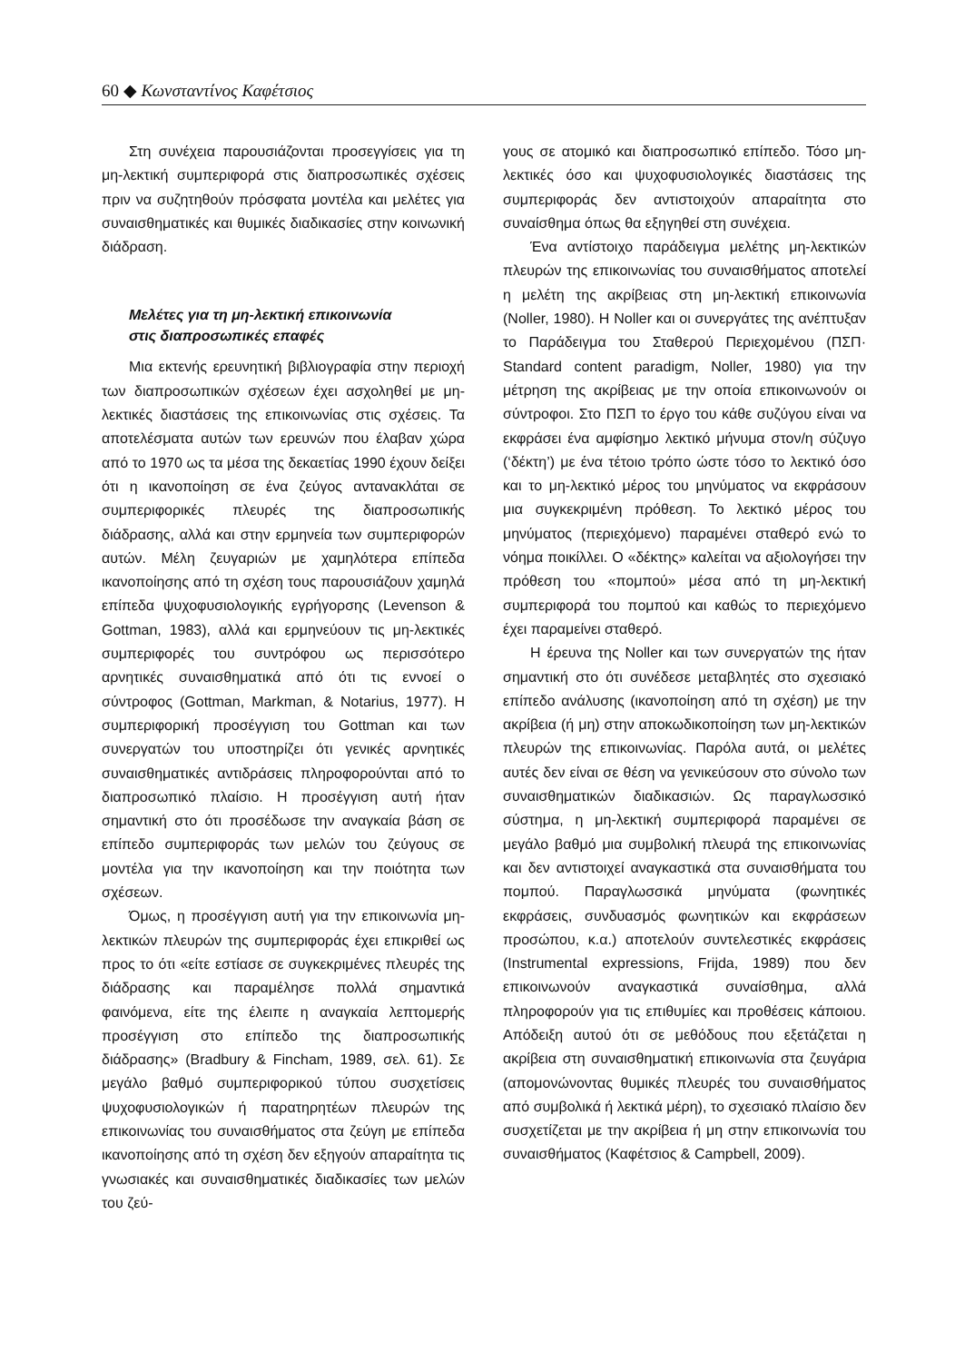60 ◆ Κωνσταντίνος Καφέτσιος
Στη συνέχεια παρουσιάζονται προσεγγίσεις για τη μη-λεκτική συμπεριφορά στις διαπροσωπικές σχέσεις πριν να συζητηθούν πρόσφατα μοντέλα και μελέτες για συναισθηματικές και θυμικές διαδικασίες στην κοινωνική διάδραση.
Μελέτες για τη μη-λεκτική επικοινωνία
στις διαπροσωπικές επαφές
Μια εκτενής ερευνητική βιβλιογραφία στην περιοχή των διαπροσωπικών σχέσεων έχει ασχοληθεί με μη-λεκτικές διαστάσεις της επικοινωνίας στις σχέσεις. Τα αποτελέσματα αυτών των ερευνών που έλαβαν χώρα από το 1970 ως τα μέσα της δεκαετίας 1990 έχουν δείξει ότι η ικανοποίηση σε ένα ζεύγος αντανακλάται σε συμπεριφορικές πλευρές της διαπροσωπικής διάδρασης, αλλά και στην ερμηνεία των συμπεριφορών αυτών. Μέλη ζευγαριών με χαμηλότερα επίπεδα ικανοποίησης από τη σχέση τους παρουσιάζουν χαμηλά επίπεδα ψυχοφυσιολογικής εγρήγορσης (Levenson & Gottman, 1983), αλλά και ερμηνεύουν τις μη-λεκτικές συμπεριφορές του συντρόφου ως περισσότερο αρνητικές συναισθηματικά από ότι τις εννοεί ο σύντροφος (Gottman, Markman, & Notarius, 1977). Η συμπεριφορική προσέγγιση του Gottman και των συνεργατών του υποστηρίζει ότι γενικές αρνητικές συναισθηματικές αντιδράσεις πληροφορούνται από το διαπροσωπικό πλαίσιο. Η προσέγγιση αυτή ήταν σημαντική στο ότι προσέδωσε την αναγκαία βάση σε επίπεδο συμπεριφοράς των μελών του ζεύγους σε μοντέλα για την ικανοποίηση και την ποιότητα των σχέσεων.
Όμως, η προσέγγιση αυτή για την επικοινωνία μη-λεκτικών πλευρών της συμπεριφοράς έχει επικριθεί ως προς το ότι «είτε εστίασε σε συγκεκριμένες πλευρές της διάδρασης και παραμέλησε πολλά σημαντικά φαινόμενα, είτε της έλειπε η αναγκαία λεπτομερής προσέγγιση στο επίπεδο της διαπροσωπικής διάδρασης» (Bradbury & Fincham, 1989, σελ. 61). Σε μεγάλο βαθμό συμπεριφορικού τύπου συσχετίσεις ψυχοφυσιολογικών ή παρατηρητέων πλευρών της επικοινωνίας του συναισθήματος στα ζεύγη με επίπεδα ικανοποίησης από τη σχέση δεν εξηγούν απαραίτητα τις γνωσιακές και συναισθηματικές διαδικασίες των μελών του ζεύ-
γους σε ατομικό και διαπροσωπικό επίπεδο. Τόσο μη-λεκτικές όσο και ψυχοφυσιολογικές διαστάσεις της συμπεριφοράς δεν αντιστοιχούν απαραίτητα στο συναίσθημα όπως θα εξηγηθεί στη συνέχεια.
Ένα αντίστοιχο παράδειγμα μελέτης μη-λεκτικών πλευρών της επικοινωνίας του συναισθήματος αποτελεί η μελέτη της ακρίβειας στη μη-λεκτική επικοινωνία (Noller, 1980). Η Noller και οι συνεργάτες της ανέπτυξαν το Παράδειγμα του Σταθερού Περιεχομένου (ΠΣΠ· Standard content paradigm, Noller, 1980) για την μέτρηση της ακρίβειας με την οποία επικοινωνούν οι σύντροφοι. Στο ΠΣΠ το έργο του κάθε συζύγου είναι να εκφράσει ένα αμφίσημο λεκτικό μήνυμα στον/η σύζυγο (‘δέκτη’) με ένα τέτοιο τρόπο ώστε τόσο το λεκτικό όσο και το μη-λεκτικό μέρος του μηνύματος να εκφράσουν μια συγκεκριμένη πρόθεση. Το λεκτικό μέρος του μηνύματος (περιεχόμενο) παραμένει σταθερό ενώ το νόημα ποικίλλει. Ο «δέκτης» καλείται να αξιολογήσει την πρόθεση του «πομπού» μέσα από τη μη-λεκτική συμπεριφορά του πομπού και καθώς το περιεχόμενο έχει παραμείνει σταθερό.
Η έρευνα της Noller και των συνεργατών της ήταν σημαντική στο ότι συνέδεσε μεταβλητές στο σχεσιακό επίπεδο ανάλυσης (ικανοποίηση από τη σχέση) με την ακρίβεια (ή μη) στην αποκωδικοποίηση των μη-λεκτικών πλευρών της επικοινωνίας. Παρόλα αυτά, οι μελέτες αυτές δεν είναι σε θέση να γενικεύσουν στο σύνολο των συναισθηματικών διαδικασιών. Ως παραγλωσσικό σύστημα, η μη-λεκτική συμπεριφορά παραμένει σε μεγάλο βαθμό μια συμβολική πλευρά της επικοινωνίας και δεν αντιστοιχεί αναγκαστικά στα συναισθήματα του πομπού. Παραγλωσσικά μηνύματα (φωνητικές εκφράσεις, συνδυασμός φωνητικών και εκφράσεων προσώπου, κ.α.) αποτελούν συντελεστικές εκφράσεις (Instrumental expressions, Frijda, 1989) που δεν επικοινωνούν αναγκαστικά συναίσθημα, αλλά πληροφορούν για τις επιθυμίες και προθέσεις κάποιου. Απόδειξη αυτού ότι σε μεθόδους που εξετάζεται η ακρίβεια στη συναισθηματική επικοινωνία στα ζευγάρια (απομονώνοντας θυμικές πλευρές του συναισθήματος από συμβολικά ή λεκτικά μέρη), το σχεσιακό πλαίσιο δεν συσχετίζεται με την ακρίβεια ή μη στην επικοινωνία του συναισθήματος (Καφέτσιος & Campbell, 2009).